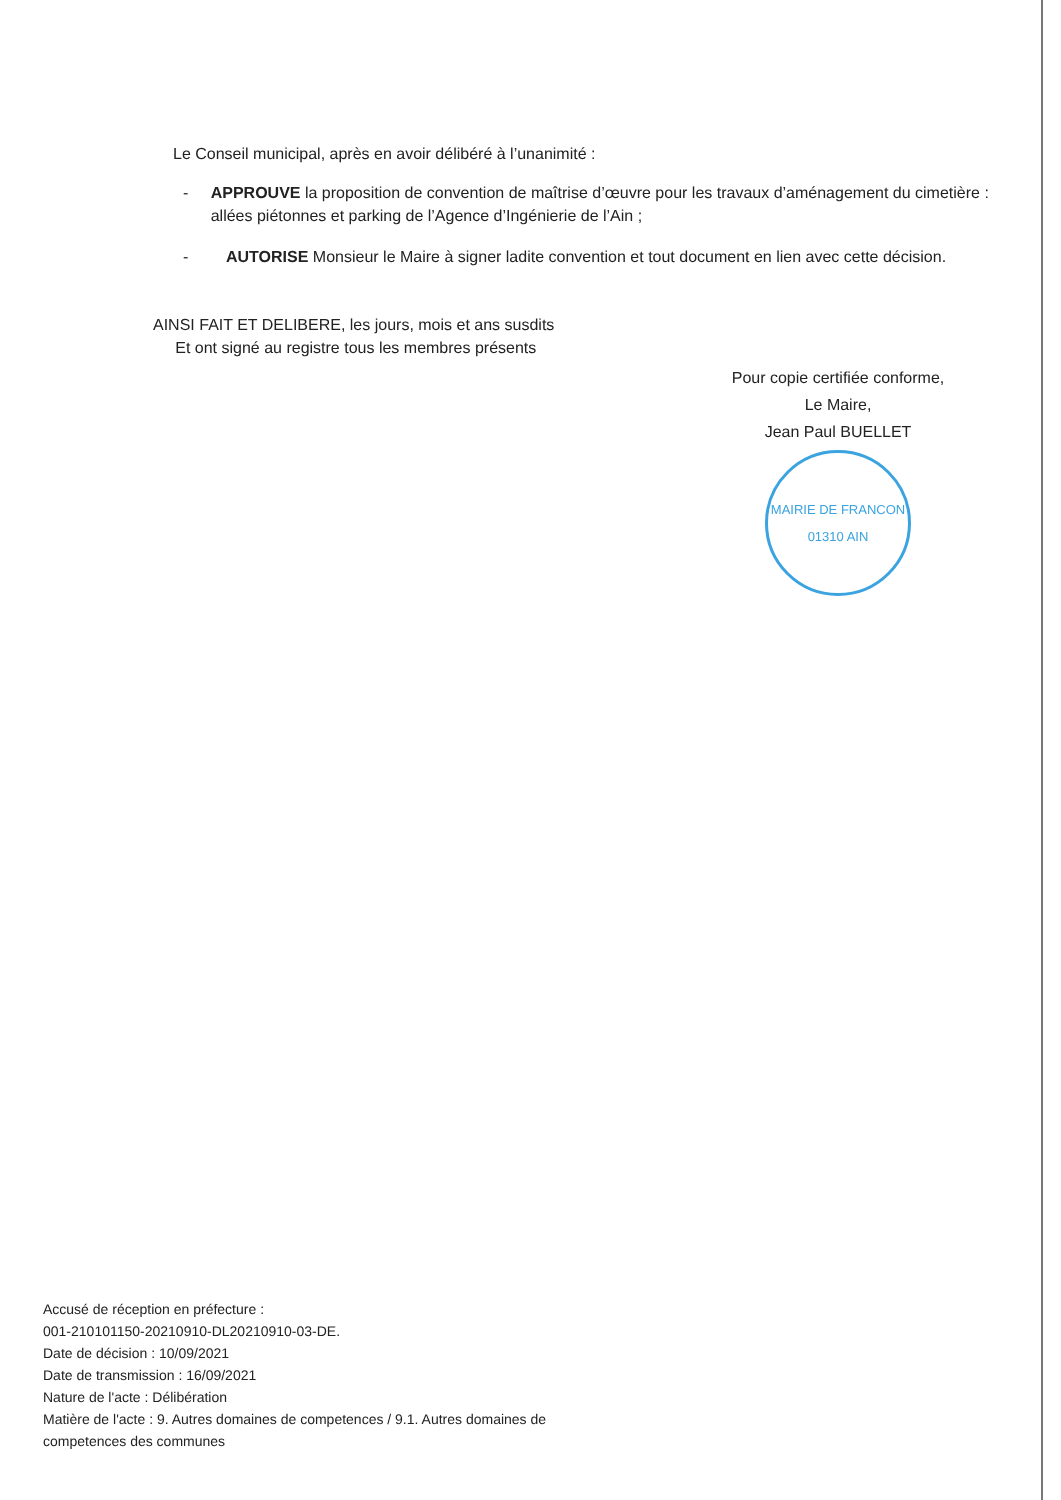Le Conseil municipal, après en avoir délibéré à l’unanimité :
- APPROUVE la proposition de convention de maîtrise d’œuvre pour les travaux d’aménagement du cimetière : allées piétonnes et parking de l’Agence d’Ingénierie de l’Ain ;
- AUTORISE Monsieur le Maire à signer ladite convention et tout document en lien avec cette décision.
AINSI FAIT ET DELIBERE, les jours, mois et ans susdits
Et ont signé au registre tous les membres présents
Pour copie certifiée conforme,
Le Maire,
Jean Paul BUELLET
MAIRIE DE FRANCON
01310 AIN
Accusé de réception en préfecture :
001-210101150-20210910-DL20210910-03-DE.
Date de décision : 10/09/2021
Date de transmission : 16/09/2021
Nature de l'acte : Délibération
Matière de l'acte : 9. Autres domaines de competences / 9.1. Autres domaines de
competences des communes